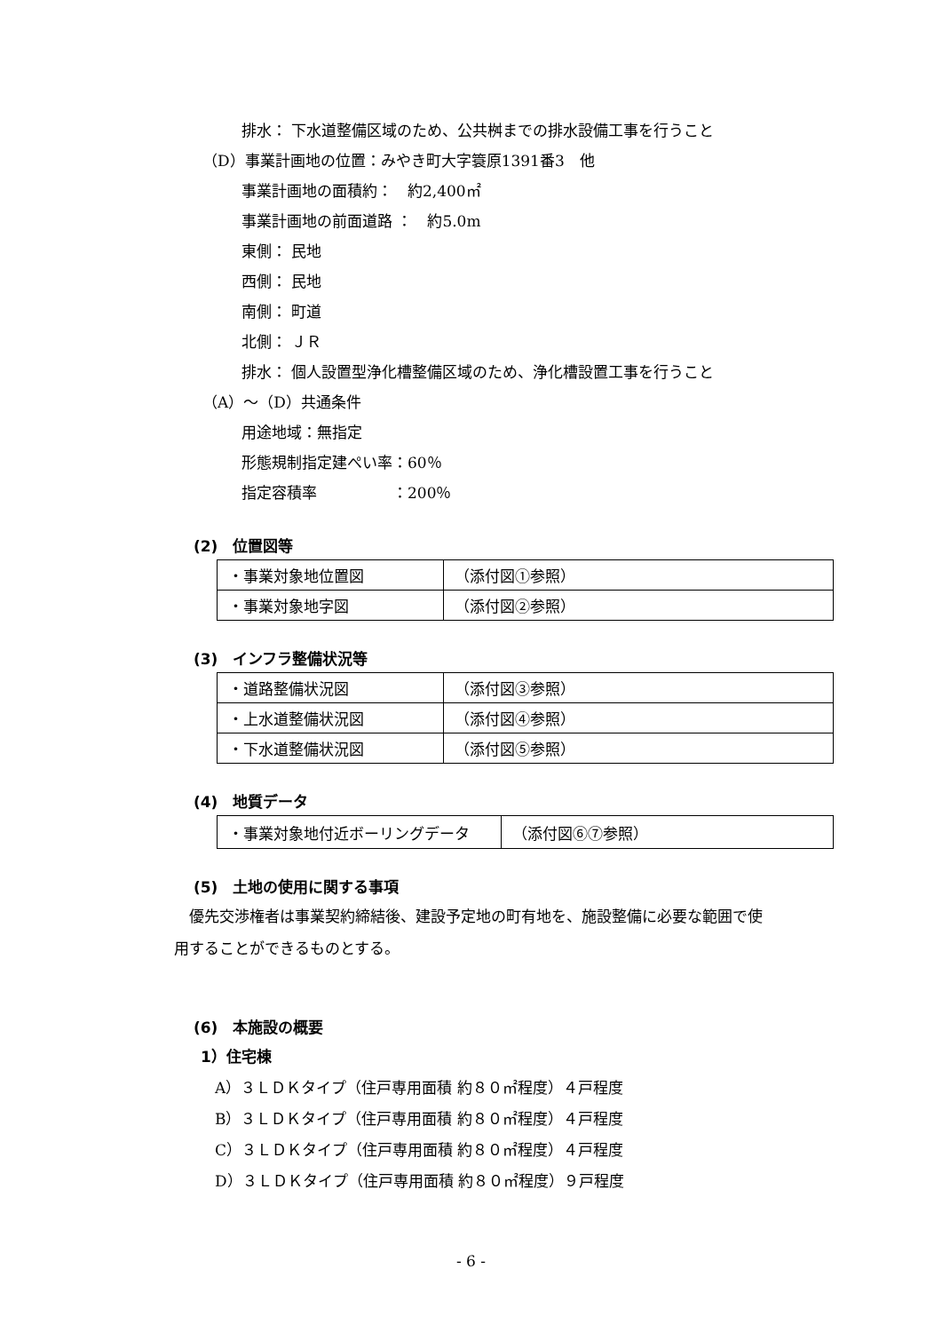排水： 下水道整備区域のため、公共桝までの排水設備工事を行うこと
（D）事業計画地の位置：みやき町大字簑原1391番3　他
事業計画地の面積約：　約2,400㎡
事業計画地の前面道路 ：　約5.0m
東側： 民地
西側： 民地
南側： 町道
北側： ＪＲ
排水： 個人設置型浄化槽整備区域のため、浄化槽設置工事を行うこと
（A）～（D）共通条件
用途地域：無指定
形態規制指定建ぺい率：60％
指定容積率　　　　　：200％
(2)　位置図等
| ・事業対象地位置図 | （添付図①参照） |
| ・事業対象地字図 | （添付図②参照） |
(3)　インフラ整備状況等
| ・道路整備状況図 | （添付図③参照） |
| ・上水道整備状況図 | （添付図④参照） |
| ・下水道整備状況図 | （添付図⑤参照） |
(4)　地質データ
| ・事業対象地付近ボーリングデータ | （添付図⑥⑦参照） |
(5)　土地の使用に関する事項
優先交渉権者は事業契約締結後、建設予定地の町有地を、施設整備に必要な範囲で使
用することができるものとする。
(6)　本施設の概要
1）住宅棟
A）３ＬＤＫタイプ（住戸専用面積 約８０㎡程度）４戸程度
B）３ＬＤＫタイプ（住戸専用面積 約８０㎡程度）４戸程度
C）３ＬＤＫタイプ（住戸専用面積 約８０㎡程度）４戸程度
D）３ＬＤＫタイプ（住戸専用面積 約８０㎡程度）９戸程度
- 6 -